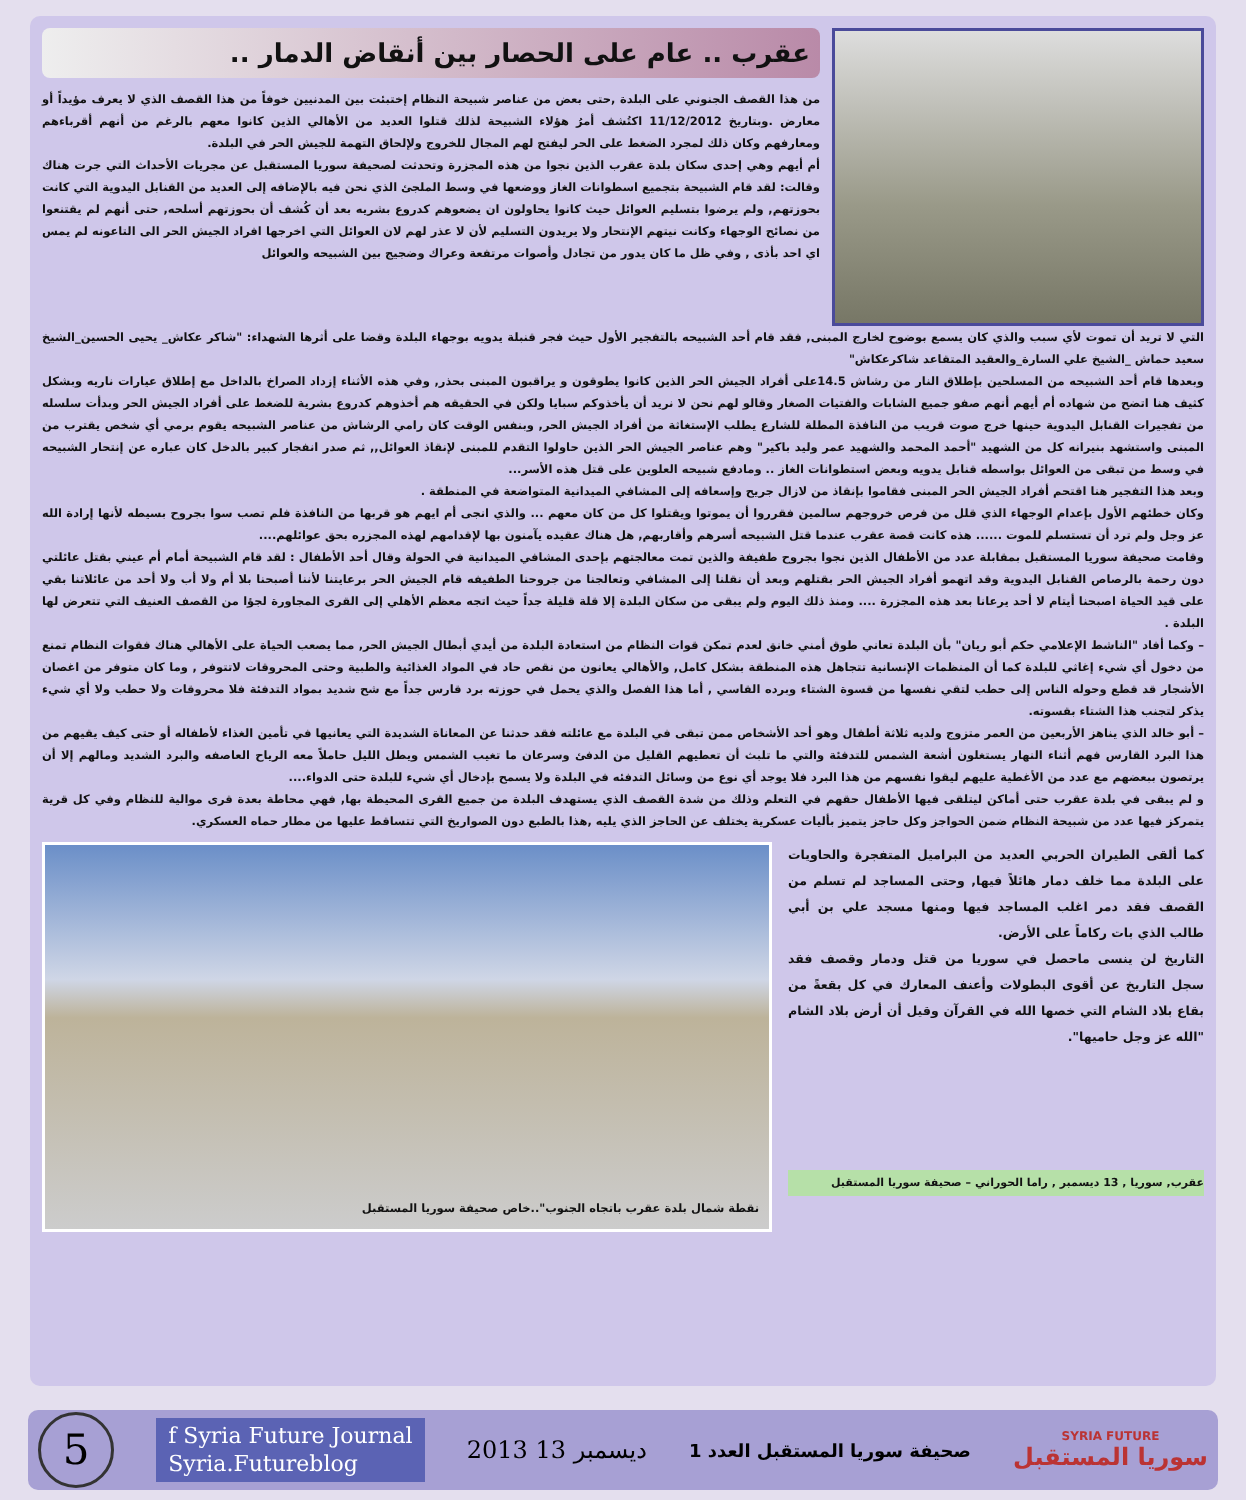عقرب .. عام على الحصار بين أنقاض الدمار ..
من هذا القصف الجنوني على البلدة ,حتى بعض من عناصر شبيحة النظام إختبئت بين المدنيين خوفاً من هذا القصف الذي لا يعرف مؤيداً أو معارض .وبتاريخ 11/12/2012 اكتُشف أمرُ هؤلاء الشبيحة لذلك قتلوا العديد من الأهالي الذين كانوا معهم بالرغم من أنهم أقرباءهم ومعارفهم وكان ذلك لمجرد الضغط على الحر ليفتح لهم المجال للخروج ولإلحاق التهمة للجيش الحر في البلدة.
أم أيهم وهي إحدى سكان بلدة عقرب الذين نجوا من هذه المجزرة وتحدثت لصحيفة سوريا المستقبل عن مجريات الأحداث التي جرت هناك وقالت: لقد قام الشبيحة بتجميع اسطوانات الغاز ووضعها في وسط الملجئ الذي نحن فيه بالإضافه إلى العديد من القنابل اليدوية التي كانت بحوزتهم, ولم يرضوا بتسليم العوائل حيث كانوا يحاولون ان يضعوهم كدروع بشريه بعد أن كُشف أن بحوزتهم أسلحه, حتى أنهم لم يقتنعوا من نصائح الوجهاء وكانت نيتهم الإنتحار ولا يريدون التسليم لأن لا عذر لهم لان العوائل التي اخرجها افراد الجيش الحر الى التاعونه لم يمس اي احد بأذى , وفي ظل ما كان يدور من تجادل وأصوات مرتفعة وعراك وضجيج بين الشبيحه والعوائل
التي لا تريد أن تموت لأي سبب والذي كان يسمع بوضوح لخارج المبنى, فقد قام أحد الشبيحه بالتفجير الأول حيث فجر قنبلة يدويه بوجهاء البلدة وقضا على أثرها الشهداء: "شاكر عكاش_ يحيى الحسين_الشيخ سعيد حماش _الشيخ علي السارة_والعقيد المتقاعد شاكرعكاش"
وبعدها قام أحد الشبيحه من المسلحين بإطلاق النار من رشاش 14.5على أفراد الجيش الحر الذين كانوا يطوقون و يراقبون المبنى بحذر, وفي هذه الأثناء إزداد الصراخ بالداخل مع إطلاق عيارات ناريه وبشكل كثيف هنا اتضح من شهاده أم أيهم أنهم صفو جميع الشابات والفتيات الصغار وقالو لهم نحن لا نريد أن يأخذوكم سبايا ولكن في الحقيقه هم أخذوهم كدروع بشرية للضغط على أفراد الجيش الحر وبدأت سلسله من تفجيرات القنابل اليدوية حينها خرج صوت قريب من النافذة المطلة للشارع يطلب الإستغاثة من أفراد الجيش الحر, وبنفس الوقت كان رامي الرشاش من عناصر الشبيحه يقوم برمي أي شخص يقترب من المبنى واستشهد بنيرانه كل من الشهيد "أحمد المحمد والشهيد عمر وليد باكير" وهم عناصر الجيش الحر الذين حاولوا التقدم للمبنى لإنقاذ العوائل,, ثم صدر انفجار كبير بالدخل كان عباره عن إنتحار الشبيحه في وسط من تبقى من العوائل بواسطه قنابل يدويه وبعض استطوانات الغاز .. ومادفع شبيحه العلوين على قتل هذه الأسر...
وبعد هذا التفجير هنا اقتحم أفراد الجيش الحر المبنى فقاموا بإنقاذ من لازال جريح وإسعافه إلى المشافي الميدانية المتواضعة في المنطقة .
وكان خطئهم الأول بإعدام الوجهاء الذي قلل من فرص خروجهم سالمين فقرروا أن يموتوا ويقتلوا كل من كان معهم ... والذي انجى أم ايهم هو قربها من النافذة فلم تصب سوا بجروح بسيطه لأنها إرادة الله عز وجل ولم ترد أن تستسلم للموت ...... هذه كانت قصة عقرب عندما قتل الشبيحه أسرهم وأقاربهم, هل هناك عقيده يآمنون بها لإقدامهم لهذه المجزره بحق عوائلهم....
وقامت صحيفة سوريا المستقبل بمقابلة عدد من الأطفال الذين نجوا بجروح طفيفة والذين تمت معالجتهم بإحدى المشافي الميدانية في الحولة وقال أحد الأطفال : لقد قام الشبيحة أمام أم عيني بقتل عائلتي دون رحمة بالرصاص القنابل اليدوية وقد اتهمو أفراد الجيش الحر بقتلهم وبعد أن نقلنا إلى المشافي وتعالجنا من جروحنا الطفيفه قام الجيش الحر برعايتنا لأننا أصبحنا بلا أم ولا أب ولا أحد من عائلاتنا بقي على قيد الحياة اصبحنا أيتام لا أحد يرعانا بعد هذه المجزرة .... ومنذ ذلك اليوم ولم يبقى من سكان البلدة إلا قلة قليلة جداً حيث اتجه معظم الأهلي إلى القرى المجاورة لجؤا من القصف العنيف التي تتعرض لها البلدة .
– وكما أفاد "الناشط الإعلامي حكم أبو ريان" بأن البلدة تعاني طوق أمني خانق لعدم تمكن قوات النظام من استعادة البلدة من أيدي أبطال الجيش الحر, مما يصعب الحياة على الأهالي هناك فقوات النظام تمنع من دخول أي شيء إغاثي للبلدة كما أن المنظمات الإنسانية تتجاهل هذه المنطقة بشكل كامل, والأهالي يعانون من نقص حاد في المواد الغذائية والطبية وحتى المحروقات لاتتوفر , وما كان متوفر من اغصان الأشجار قد قطع وحوله الناس إلى حطب لتقي نفسها من قسوة الشتاء وبرده القاسي , أما هذا الفصل والذي يحمل في حوزته برد قارس جداً مع شح شديد بمواد التدفئة فلا محروقات ولا حطب ولا أي شيء يذكر لتجنب هذا الشتاء بقسوته.
– أبو خالد الذي يناهز الأربعين من العمر متزوج ولديه ثلاثة أطفال وهو أحد الأشخاص ممن تبقى في البلدة مع عائلته فقد حدثنا عن المعاناة الشديدة التي يعانيها في تأمين الغذاء لأطفاله أو حتى كيف يقيهم من هذا البرد القارس فهم أثناء النهار يستغلون أشعة الشمس للتدفئة والتي ما تلبث أن تعطيهم القليل من الدفئ وسرعان ما تغيب الشمس ويطل الليل حاملاً معه الرياح العاصفه والبرد الشديد ومالهم إلا أن يرتصون ببعضهم مع عدد من الأغطية عليهم ليقوا نفسهم من هذا البرد فلا يوجد أي نوع من وسائل التدفئه في البلدة ولا يسمح بإدخال أي شيء للبلدة حتى الدواء....
و لم يبقى في بلدة عقرب حتى أماكن ليتلقى فيها الأطفال حقهم في التعلم وذلك من شدة القصف الذي يستهدف البلدة من جميع القرى المحيطة بها, فهي محاطة بعدة قرى موالية للنظام وفي كل قرية يتمركز فيها عدد من شبيحة النظام ضمن الحواجز وكل حاجز يتميز بأليات عسكرية يختلف عن الحاجز الذي يليه ,هذا بالطبع دون الصواريخ التي تتساقط عليها من مطار حماه العسكري.
كما ألقى الطيران الحربي العديد من البراميل المتفجرة والحاويات على البلدة مما خلف دمار هائلاً فيها, وحتى المساجد لم تسلم من القصف فقد دمر اغلب المساجد فيها ومنها مسجد علي بن أبي طالب الذي بات ركاماً على الأرض.
التاريخ لن ينسى ماحصل في سوريا من قتل ودمار وقصف فقد سجل التاريخ عن أقوى البطولات وأعنف المعارك في كل بقعةً من بقاع بلاد الشام التي خصها الله في القرآن وقيل أن أرض بلاد الشام "الله عز وجل حاميها".
عقرب, سوريا , 13 ديسمبر , راما الحوراني – صحيفة سوريا المستقبل
نقطة شمال بلدة عقرب باتجاه الجنوب"..خاص صحيفة سوريا المستقبل
5
f Syria Future Journal
Syria.Futureblog
2013 ديسمبر 13
صحيفة سوريا المستقبل العدد 1
SYRIA FUTURE
سوريا المستقبل